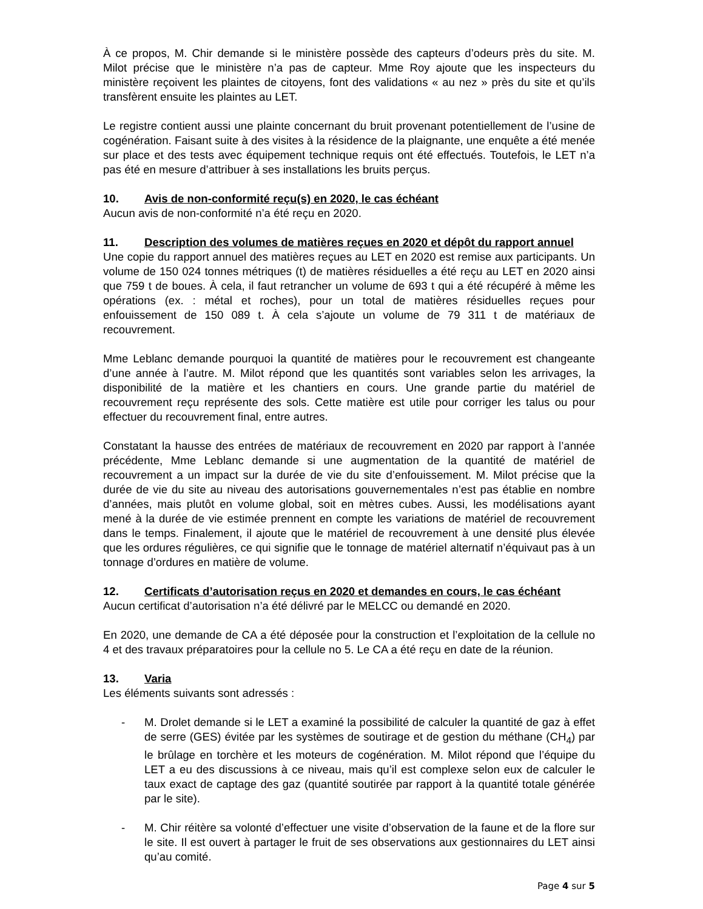À ce propos, M. Chir demande si le ministère possède des capteurs d’odeurs près du site. M. Milot précise que le ministère n’a pas de capteur. Mme Roy ajoute que les inspecteurs du ministère reçoivent les plaintes de citoyens, font des validations « au nez » près du site et qu’ils transfèrent ensuite les plaintes au LET.
Le registre contient aussi une plainte concernant du bruit provenant potentiellement de l’usine de cogénération. Faisant suite à des visites à la résidence de la plaignante, une enquête a été menée sur place et des tests avec équipement technique requis ont été effectués. Toutefois, le LET n’a pas été en mesure d’attribuer à ses installations les bruits perçus.
10. Avis de non-conformité reçu(s) en 2020, le cas échéant
Aucun avis de non-conformité n’a été reçu en 2020.
11. Description des volumes de matières reçues en 2020 et dépôt du rapport annuel
Une copie du rapport annuel des matières reçues au LET en 2020 est remise aux participants. Un volume de 150 024 tonnes métriques (t) de matières résiduelles a été reçu au LET en 2020 ainsi que 759 t de boues. À cela, il faut retrancher un volume de 693 t qui a été récupéré à même les opérations (ex. : métal et roches), pour un total de matières résiduelles reçues pour enfouissement de 150 089 t. À cela s’ajoute un volume de 79 311 t de matériaux de recouvrement.
Mme Leblanc demande pourquoi la quantité de matières pour le recouvrement est changeante d’une année à l’autre. M. Milot répond que les quantités sont variables selon les arrivages, la disponibilité de la matière et les chantiers en cours. Une grande partie du matériel de recouvrement reçu représente des sols. Cette matière est utile pour corriger les talus ou pour effectuer du recouvrement final, entre autres.
Constatant la hausse des entrées de matériaux de recouvrement en 2020 par rapport à l’année précédente, Mme Leblanc demande si une augmentation de la quantité de matériel de recouvrement a un impact sur la durée de vie du site d’enfouissement. M. Milot précise que la durée de vie du site au niveau des autorisations gouvernementales n’est pas établie en nombre d’années, mais plutôt en volume global, soit en mètres cubes. Aussi, les modélisations ayant mené à la durée de vie estimée prennent en compte les variations de matériel de recouvrement dans le temps. Finalement, il ajoute que le matériel de recouvrement à une densité plus élevée que les ordures régulières, ce qui signifie que le tonnage de matériel alternatif n’équivaut pas à un tonnage d’ordures en matière de volume.
12. Certificats d’autorisation reçus en 2020 et demandes en cours, le cas échéant
Aucun certificat d’autorisation n’a été délivré par le MELCC ou demandé en 2020.
En 2020, une demande de CA a été déposée pour la construction et l’exploitation de la cellule no 4 et des travaux préparatoires pour la cellule no 5. Le CA a été reçu en date de la réunion.
13. Varia
Les éléments suivants sont adressés :
- M. Drolet demande si le LET a examiné la possibilité de calculer la quantité de gaz à effet de serre (GES) évitée par les systèmes de soutirage et de gestion du méthane (CH<sub>4</sub>) par le brûlage en torchère et les moteurs de cogénération. M. Milot répond que l’équipe du LET a eu des discussions à ce niveau, mais qu’il est complexe selon eux de calculer le taux exact de captage des gaz (quantité soutirée par rapport à la quantité totale générée par le site).
- M. Chir réitère sa volonté d’effectuer une visite d’observation de la faune et de la flore sur le site. Il est ouvert à partager le fruit de ses observations aux gestionnaires du LET ainsi qu’au comité.
Page 4 sur 5